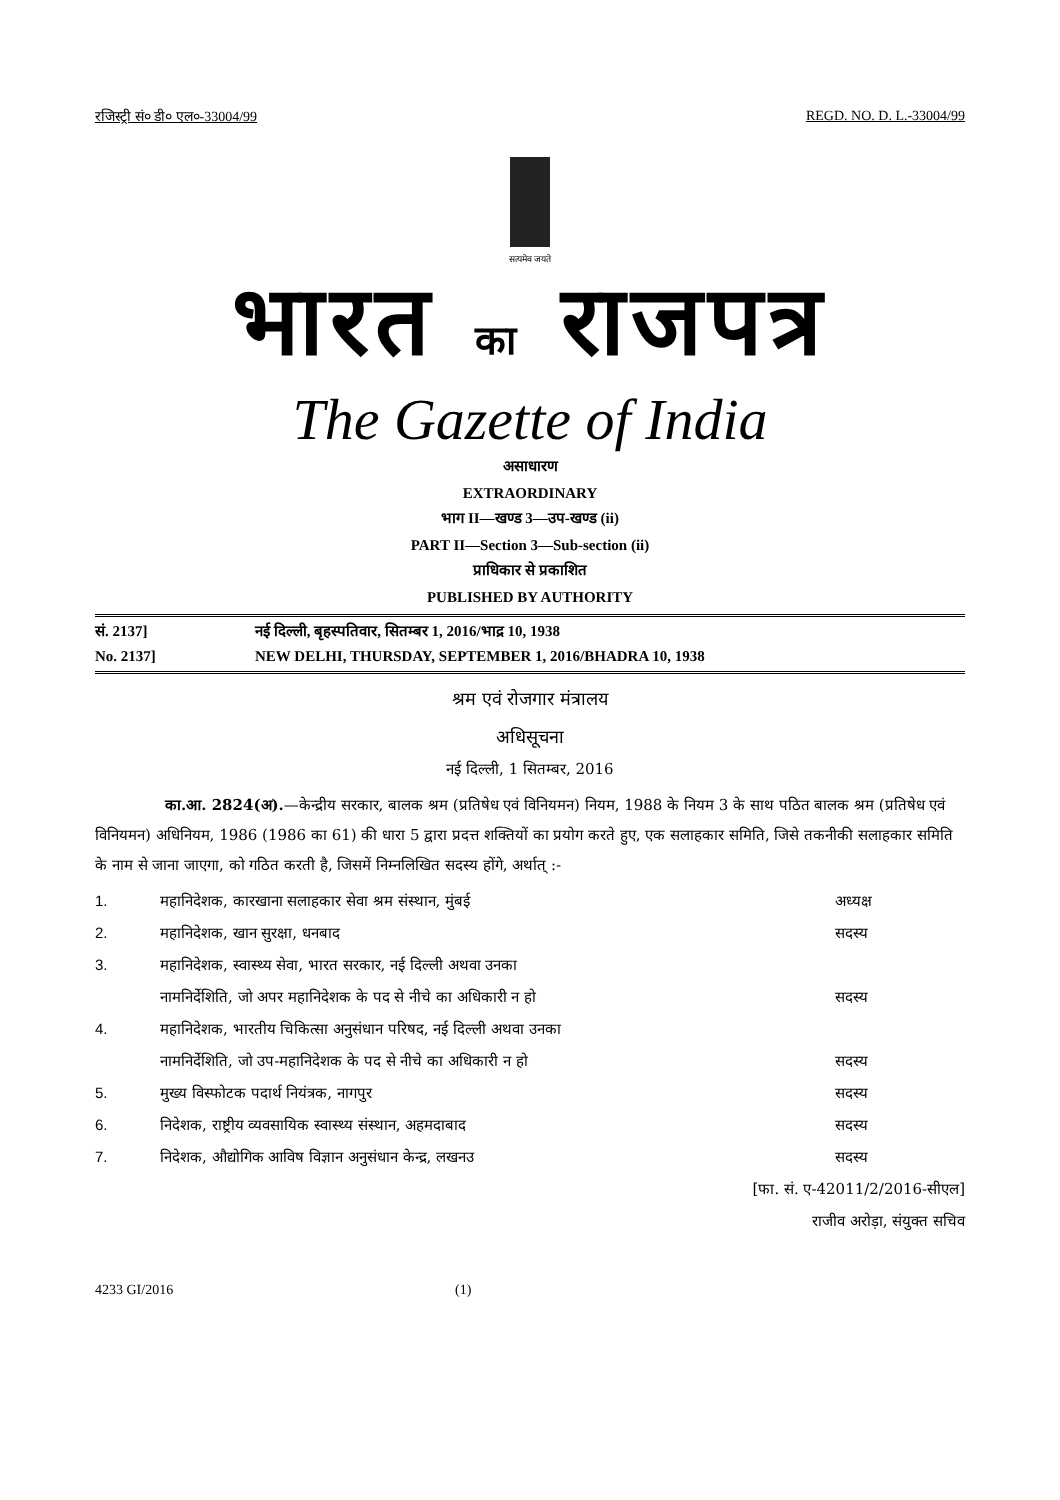रजिस्ट्री सं० डी० एल०-33004/99 REGD. NO. D. L.-33004/99
सत्यमेव जयते
भारत का राजपत्र
The Gazette of India
असाधारण
EXTRAORDINARY
भाग II—खण्ड 3—उप-खण्ड (ii)
PART II—Section 3—Sub-section (ii)
प्राधिकार से प्रकाशित
PUBLISHED BY AUTHORITY
सं. 2137] नई दिल्ली, बृहस्पतिवार, सितम्बर 1, 2016/भाद्र 10, 1938
No. 2137] NEW DELHI, THURSDAY, SEPTEMBER 1, 2016/BHADRA 10, 1938
श्रम एवं रोजगार मंत्रालय
अधिसूचना
नई दिल्ली, 1 सितम्बर, 2016
का.आ. 2824(अ).—केन्द्रीय सरकार, बालक श्रम (प्रतिषेध एवं विनियमन) नियम, 1988 के नियम 3 के साथ पठित बालक श्रम (प्रतिषेध एवं विनियमन) अधिनियम, 1986 (1986 का 61) की धारा 5 द्वारा प्रदत्त शक्तियों का प्रयोग करते हुए, एक सलाहकार समिति, जिसे तकनीकी सलाहकार समिति के नाम से जाना जाएगा, को गठित करती है, जिसमें निम्नलिखित सदस्य होंगे, अर्थात् :-
1. महानिदेशक, कारखाना सलाहकार सेवा श्रम संस्थान, मुंबई अध्यक्ष
2. महानिदेशक, खान सुरक्षा, धनबाद सदस्य
3. महानिदेशक, स्वास्थ्य सेवा, भारत सरकार, नई दिल्ली अथवा उनका
नामनिर्देशिति, जो अपर महानिदेशक के पद से नीचे का अधिकारी न हो सदस्य
4. महानिदेशक, भारतीय चिकित्सा अनुसंधान परिषद, नई दिल्ली अथवा उनका
नामनिर्देशिति, जो उप-महानिदेशक के पद से नीचे का अधिकारी न हो सदस्य
5. मुख्य विस्फोटक पदार्थ नियंत्रक, नागपुर सदस्य
6. निदेशक, राष्ट्रीय व्यवसायिक स्वास्थ्य संस्थान, अहमदाबाद सदस्य
7. निदेशक, औद्योगिक आविष विज्ञान अनुसंधान केन्द्र, लखनउ सदस्य
[फा. सं. ए-42011/2/2016-सीएल]
राजीव अरोड़ा, संयुक्त सचिव
4233 GI/2016 (1)